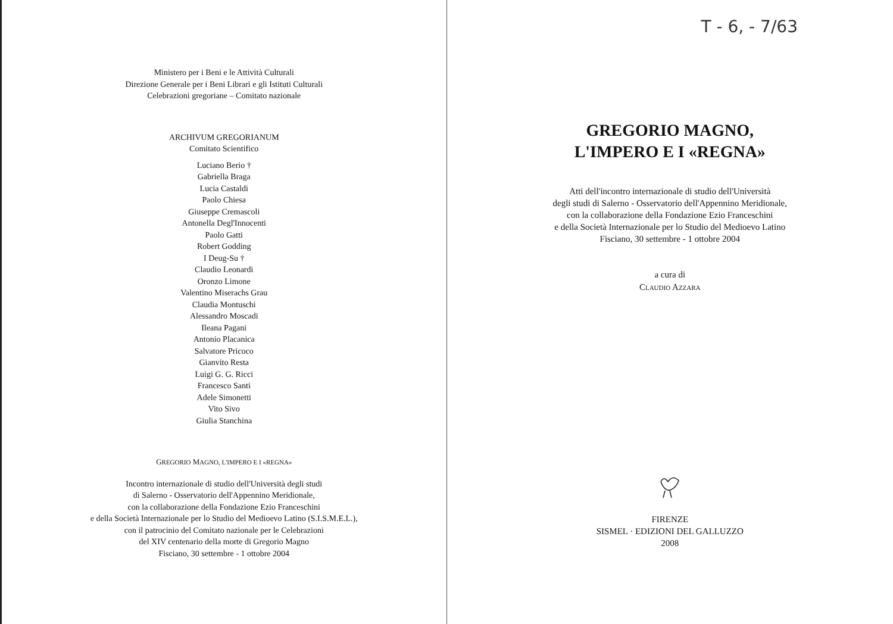Ministero per i Beni e le Attività Culturali
Direzione Generale per i Beni Librari e gli Istituti Culturali
Celebrazioni gregoriane – Comitato nazionale
ARCHIVUM GREGORIANUM
Comitato Scientifico
Luciano Berio †
Gabriella Braga
Lucia Castaldi
Paolo Chiesa
Giuseppe Cremascoli
Antonella Degl'Innocenti
Paolo Gatti
Robert Godding
I Deug-Su †
Claudio Leonardi
Oronzo Limone
Valentino Miserachs Grau
Claudia Montuschi
Alessandro Moscadi
Ileana Pagani
Antonio Placanica
Salvatore Pricoco
Gianvito Resta
Luigi G. G. Ricci
Francesco Santi
Adele Simonetti
Vito Sivo
Giulia Stanchina
GREGORIO MAGNO, L'IMPERO E I «REGNA»
Incontro internazionale di studio dell'Università degli studi
di Salerno - Osservatorio dell'Appennino Meridionale,
con la collaborazione della Fondazione Ezio Franceschini
e della Società Internazionale per lo Studio del Medioevo Latino (S.I.S.M.E.L.),
con il patrocinio del Comitato nazionale per le Celebrazioni
del XIV centenario della morte di Gregorio Magno
Fisciano, 30 settembre - 1 ottobre 2004
T - 6, - 7/63
GREGORIO MAGNO,
L'IMPERO E I «REGNA»
Atti dell'incontro internazionale di studio dell'Università
degli studi di Salerno - Osservatorio dell'Appennino Meridionale,
con la collaborazione della Fondazione Ezio Franceschini
e della Società Internazionale per lo Studio del Medioevo Latino
Fisciano, 30 settembre - 1 ottobre 2004
a cura di
CLAUDIO AZZARA
FIRENZE
SISMEL · EDIZIONI DEL GALLUZZO
2008